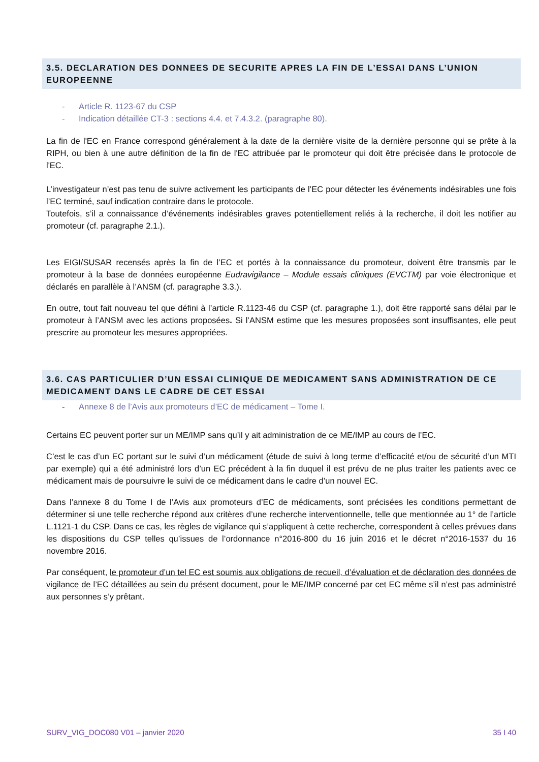3.5. DECLARATION DES DONNEES DE SECURITE APRES LA FIN DE L’ESSAI DANS L’UNION EUROPEENNE
- Article R. 1123-67 du CSP
- Indication détaillée CT-3 : sections 4.4. et 7.4.3.2. (paragraphe 80).
La fin de l'EC en France correspond généralement à la date de la dernière visite de la dernière personne qui se prête à la RIPH, ou bien à une autre définition de la fin de l'EC attribuée par le promoteur qui doit être précisée dans le protocole de l'EC.
L’investigateur n’est pas tenu de suivre activement les participants de l’EC pour détecter les événements indésirables une fois l’EC terminé, sauf indication contraire dans le protocole.
Toutefois, s’il a connaissance d’événements indésirables graves potentiellement reliés à la recherche, il doit les notifier au promoteur (cf. paragraphe 2.1.).
Les EIGI/SUSAR recensés après la fin de l’EC et portés à la connaissance du promoteur, doivent être transmis par le promoteur à la base de données européenne Eudravigilance – Module essais cliniques (EVCTM) par voie électronique et déclarés en parallèle à l’ANSM (cf. paragraphe 3.3.).
En outre, tout fait nouveau tel que défini à l’article R.1123-46 du CSP (cf. paragraphe 1.), doit être rapporté sans délai par le promoteur à l’ANSM avec les actions proposées. Si l’ANSM estime que les mesures proposées sont insuffisantes, elle peut prescrire au promoteur les mesures appropriées.
3.6. CAS PARTICULIER D’UN ESSAI CLINIQUE DE MEDICAMENT SANS ADMINISTRATION DE CE MEDICAMENT DANS LE CADRE DE CET ESSAI
- Annexe 8 de l’Avis aux promoteurs d’EC de médicament – Tome I.
Certains EC peuvent porter sur un ME/IMP sans qu’il y ait administration de ce ME/IMP au cours de l’EC.
C’est le cas d’un EC portant sur le suivi d’un médicament (étude de suivi à long terme d’efficacité et/ou de sécurité d’un MTI par exemple) qui a été administré lors d’un EC précédent à la fin duquel il est prévu de ne plus traiter les patients avec ce médicament mais de poursuivre le suivi de ce médicament dans le cadre d’un nouvel EC.
Dans l’annexe 8 du Tome I de l’Avis aux promoteurs d’EC de médicaments, sont précisées les conditions permettant de déterminer si une telle recherche répond aux critères d’une recherche interventionnelle, telle que mentionnée au 1° de l’article L.1121-1 du CSP. Dans ce cas, les règles de vigilance qui s’appliquent à cette recherche, correspondent à celles prévues dans les dispositions du CSP telles qu’issues de l’ordonnance n°2016-800 du 16 juin 2016 et le décret n°2016-1537 du 16 novembre 2016.
Par conséquent, le promoteur d’un tel EC est soumis aux obligations de recueil, d’évaluation et de déclaration des données de vigilance de l’EC détaillées au sein du présent document, pour le ME/IMP concerné par cet EC même s’il n’est pas administré aux personnes s’y prêtant.
SURV_VIG_DOC080 V01 – janvier 2020 35 I 40